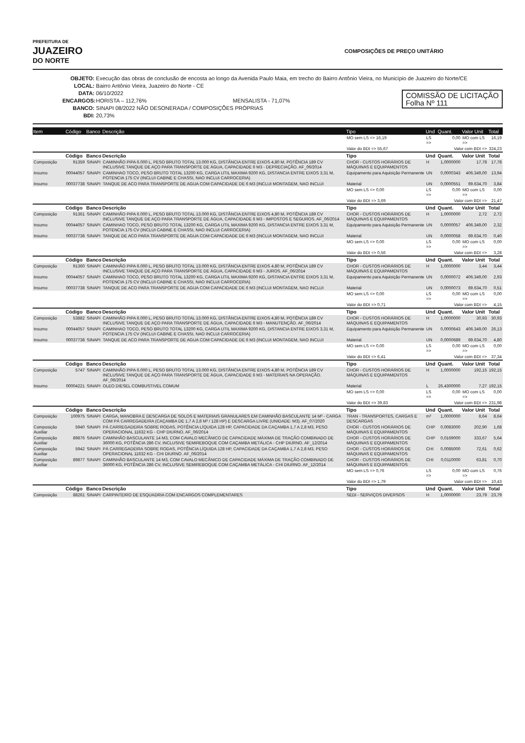PREFEITURA DE
JUAZEIRO
DO NORTE
COMPOSIÇÕES DE PREÇO UNITÁRIO
OBJETO: Execução das obras de conclusão de encosta ao longo da Avenida Paulo Maia, em trecho do Bairro Antônio Vieira, no Município de Juazeiro do Norte/CE
LOCAL: Bairro Antônio Vieira, Juazeiro do Norte - CE
DATA: 06/10/2022
ENCARGOS: HORISTA – 112,76% MENSALISTA - 71,07%
COMISSÃO DE LICITAÇÃO
Folha Nº 111
BANCO: SINAPI 08/2022 NÃO DESONERADA / COMPOSIÇÕES PRÓPRIAS
BDI: 20,73%
| Item | Código | Banco | Descrição | Tipo | Und | Quant. | Valor Unit | Total |
| --- | --- | --- | --- | --- | --- | --- | --- | --- |
| | | | | MO sem LS => 16,19 | LS => | 0,00 | MO com LS => | 16,19 |
| | | | | Valor do BDI => 55,67 | Valor com BDI => | | | 324,23 |
| | Código | Banco | Descrição | Tipo | Und | Quant. | Valor Unit | Total |
| Composição | 91359 | SINAPI | CAMINHÃO PIPA 6.000 L, PESO BRUTO TOTAL 13.000 KG, DISTÂNCIA ENTRE EIXOS 4,80 M, POTÊNCIA 189 CV INCLUSIVE TANQUE DE AÇO PARA TRANSPORTE DE ÁGUA, CAPACIDADE 6 M3 - DEPRECIAÇÃO. AF_06/2014 | CHOR - CUSTOS HORÁRIOS DE MÁQUINAS E EQUIPAMENTOS | H | 1,0000000 | 17,78 | 17,78 |
| Insumo | 00044057 | SINAPI | CAMINHAO TOCO, PESO BRUTO TOTAL 13200 KG, CARGA UTIL MAXIMA 9200 KG, DISTANCIA ENTRE EIXOS 3,31 M, POTENCIA 175 CV (INCLUI CABINE E CHASSI, NAO INCLUI CARROCERIA) | Equipamento para Aquisição Permanente | UN | 0,0000343 | 406.349,00 | 13,94 |
| Insumo | 00037738 | SINAPI | TANQUE DE ACO PARA TRANSPORTE DE AGUA COM CAPACIDADE DE 6 M3 (INCLUI MONTAGEM, NAO INCLUI | Material | UN | 0,0000551 | 69.634,70 | 3,84 |
| | | | | MO sem LS => 0,00 | LS => | 0,00 | MO com LS => | 0,00 |
| | | | | Valor do BDI => 3,69 | Valor com BDI => | | | 21,47 |
| | Código | Banco | Descrição | Tipo | Und | Quant. | Valor Unit | Total |
| Composição | 91361 | SINAPI | CAMINHÃO PIPA 6.000 L, PESO BRUTO TOTAL 13.000 KG, DISTÂNCIA ENTRE EIXOS 4,80 M, POTÊNCIA 189 CV INCLUSIVE TANQUE DE AÇO PARA TRANSPORTE DE ÁGUA, CAPACIDADE 6 M3 - IMPOSTOS E SEGUROS. AF_06/2014 | CHOR - CUSTOS HORÁRIOS DE MÁQUINAS E EQUIPAMENTOS | H | 1,0000000 | 2,72 | 2,72 |
| Insumo | 00044057 | SINAPI | CAMINHAO TOCO, PESO BRUTO TOTAL 13200 KG, CARGA UTIL MAXIMA 9200 KG, DISTANCIA ENTRE EIXOS 3,31 M, POTENCIA 175 CV (INCLUI CABINE E CHASSI, NAO INCLUI CARROCERIA) | Equipamento para Aquisição Permanente | UN | 0,0000057 | 406.349,00 | 2,32 |
| Insumo | 00037738 | SINAPI | TANQUE DE ACO PARA TRANSPORTE DE AGUA COM CAPACIDADE DE 6 M3 (INCLUI MONTAGEM, NAO INCLUI | Material | UN | 0,0000058 | 69.634,70 | 0,40 |
| | | | | MO sem LS => 0,00 | LS => | 0,00 | MO com LS => | 0,00 |
| | | | | Valor do BDI => 0,56 | Valor com BDI => | | | 3,28 |
| | Código | Banco | Descrição | Tipo | Und | Quant. | Valor Unit | Total |
| Composição | 91360 | SINAPI | CAMINHÃO PIPA 6.000 L, PESO BRUTO TOTAL 13.000 KG, DISTÂNCIA ENTRE EIXOS 4,80 M, POTÊNCIA 189 CV INCLUSIVE TANQUE DE AÇO PARA TRANSPORTE DE ÁGUA, CAPACIDADE 6 M3 - JUROS. AF_06/2014 | CHOR - CUSTOS HORÁRIOS DE MÁQUINAS E EQUIPAMENTOS | H | 1,0000000 | 3,44 | 3,44 |
| Insumo | 00044057 | SINAPI | CAMINHAO TOCO, PESO BRUTO TOTAL 13200 KG, CARGA UTIL MAXIMA 9200 KG, DISTANCIA ENTRE EIXOS 3,31 M, POTENCIA 175 CV (INCLUI CABINE E CHASSI, NAO INCLUI CARROCERIA) | Equipamento para Aquisição Permanente | UN | 0,0000072 | 406.349,00 | 2,93 |
| Insumo | 00037738 | SINAPI | TANQUE DE ACO PARA TRANSPORTE DE AGUA COM CAPACIDADE DE 6 M3 (INCLUI MONTAGEM, NAO INCLUI | Material | UN | 0,0000073 | 69.634,70 | 0,51 |
| | | | | MO sem LS => 0,00 | LS => | 0,00 | MO com LS => | 0,00 |
| | | | | Valor do BDI => 0,71 | Valor com BDI => | | | 4,15 |
| | Código | Banco | Descrição | Tipo | Und | Quant. | Valor Unit | Total |
| Composição | 53882 | SINAPI | CAMINHÃO PIPA 6.000 L, PESO BRUTO TOTAL 13.000 KG, DISTÂNCIA ENTRE EIXOS 4,80 M, POTÊNCIA 189 CV INCLUSIVE TANQUE DE AÇO PARA TRANSPORTE DE ÁGUA, CAPACIDADE 6 M3 - MANUTENÇÃO. AF_06/2014 | CHOR - CUSTOS HORÁRIOS DE MÁQUINAS E EQUIPAMENTOS | H | 1,0000000 | 30,93 | 30,93 |
| Insumo | 00044057 | SINAPI | CAMINHAO TOCO, PESO BRUTO TOTAL 13200 KG, CARGA UTIL MAXIMA 9200 KG, DISTANCIA ENTRE EIXOS 3,31 M, POTENCIA 175 CV (INCLUI CABINE E CHASSI, NAO INCLUI CARROCERIA) | Equipamento para Aquisição Permanente | UN | 0,0000643 | 406.349,00 | 26,13 |
| Insumo | 00037738 | SINAPI | TANQUE DE ACO PARA TRANSPORTE DE AGUA COM CAPACIDADE DE 6 M3 (INCLUI MONTAGEM, NAO INCLUI | Material | UN | 0,0000689 | 69.634,70 | 4,80 |
| | | | | MO sem LS => 0,00 | LS => | 0,00 | MO com LS => | 0,00 |
| | | | | Valor do BDI => 6,41 | Valor com BDI => | | | 37,34 |
| | Código | Banco | Descrição | Tipo | Und | Quant. | Valor Unit | Total |
| Composição | 5747 | SINAPI | CAMINHÃO PIPA 6.000 L, PESO BRUTO TOTAL 13.000 KG, DISTÂNCIA ENTRE EIXOS 4,80 M, POTÊNCIA 189 CV INCLUSIVE TANQUE DE AÇO PARA TRANSPORTE DE ÁGUA, CAPACIDADE 6 M3 - MATERIAIS NA OPERAÇÃO. AF_06/2014 | CHOR - CUSTOS HORÁRIOS DE MÁQUINAS E EQUIPAMENTOS | H | 1,0000000 | 192,15 | 192,15 |
| Insumo | 00004221 | SINAPI | OLEO DIESEL COMBUSTIVEL COMUM | Material | L | 26,4300000 | 7,27 | 192,15 |
| | | | | MO sem LS => 0,00 | LS => | 0,00 | MO com LS => | 0,00 |
| | | | | Valor do BDI => 39,83 | Valor com BDI => | | | 231,98 |
| | Código | Banco | Descrição | Tipo | Und | Quant. | Valor Unit | Total |
| Composição | 100975 | SINAPI | CARGA, MANOBRA E DESCARGA DE SOLOS E MATERIAIS GRANULARES EM CAMINHÃO BASCULANTE 14 M³ - CARGA COM PÁ CARREGADEIRA (CAÇAMBA DE 1,7 A 2,8 M³ / 128 HP) E DESCARGA LIVRE (UNIDADE: M3). AF_07/2020 | TRAN - TRANSPORTES, CARGAS E DESCARGAS | m³ | 1,0000000 | 8,64 | 8,64 |
| Composição Auxiliar | 5940 | SINAPI | PÁ CARREGADEIRA SOBRE RODAS, POTÊNCIA LÍQUIDA 128 HP, CAPACIDADE DA CAÇAMBA 1,7 A 2,8 M3, PESO OPERACIONAL 11632 KG - CHP DIURNO. AF_06/2014 | CHOR - CUSTOS HORÁRIOS DE MÁQUINAS E EQUIPAMENTOS | CHP | 0,0083000 | 202,90 | 1,68 |
| Composição Auxiliar | 89876 | SINAPI | CAMINHÃO BASCULANTE 14 M3, COM CAVALO MECÂNICO DE CAPACIDADE MÁXIMA DE TRAÇÃO COMBINADO DE 36000 KG, POTÊNCIA 286 CV, INCLUSIVE SEMIREBOQUE COM CAÇAMBA METÁLICA - CHP DIURNO. AF_12/2014 | CHOR - CUSTOS HORÁRIOS DE MÁQUINAS E EQUIPAMENTOS | CHP | 0,0169000 | 333,67 | 5,64 |
| Composição Auxiliar | 5942 | SINAPI | PÁ CARREGADEIRA SOBRE RODAS, POTÊNCIA LÍQUIDA 128 HP, CAPACIDADE DA CAÇAMBA 1,7 A 2,8 M3, PESO OPERACIONAL 11632 KG - CHI DIURNO. AF_06/2014 | CHOR - CUSTOS HORÁRIOS DE MÁQUINAS E EQUIPAMENTOS | CHI | 0,0085000 | 72,61 | 0,62 |
| Composição Auxiliar | 89877 | SINAPI | CAMINHÃO BASCULANTE 14 M3, COM CAVALO MECÂNICO DE CAPACIDADE MÁXIMA DE TRAÇÃO COMBINADO DE 36000 KG, POTÊNCIA 286 CV, INCLUSIVE SEMIREBOQUE COM CAÇAMBA METÁLICA - CHI DIURNO. AF_12/2014 | CHOR - CUSTOS HORÁRIOS DE MÁQUINAS E EQUIPAMENTOS | CHI | 0,0110000 | 63,81 | 0,70 |
| | | | | MO sem LS => 0,76 | LS => | 0,00 | MO com LS => | 0,76 |
| | | | | Valor do BDI => 1,79 | Valor com BDI => | | | 10,43 |
| | Código | Banco | Descrição | Tipo | Und | Quant. | Valor Unit | Total |
| Composição | 88261 | SINAPI | CARPINTEIRO DE ESQUADRIA COM ENCARGOS COMPLEMENTARES | SEDI - SERVIÇOS DIVERSOS | H | 1,0000000 | 23,79 | 23,79 |